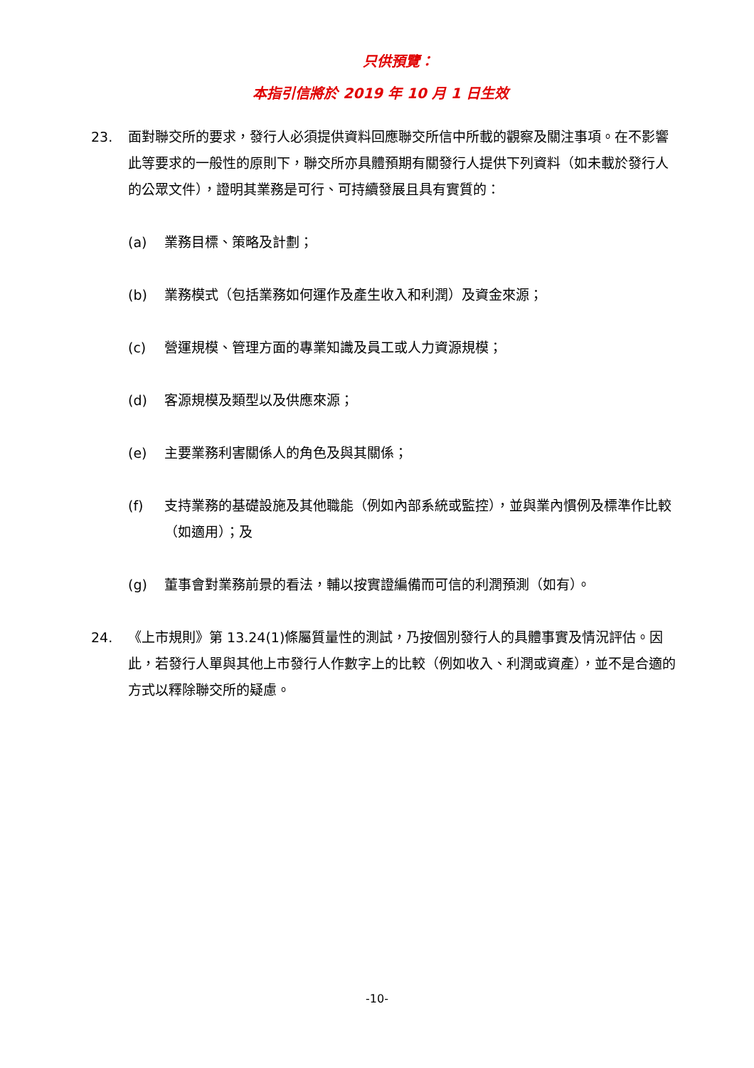只供預覽：
本指引信將於 2019 年 10 月 1 日生效
23. 面對聯交所的要求，發行人必須提供資料回應聯交所信中所載的觀察及關注事項。在不影響此等要求的一般性的原則下，聯交所亦具體預期有關發行人提供下列資料（如未載於發行人的公眾文件），證明其業務是可行、可持續發展且具有實質的：
(a) 業務目標、策略及計劃；
(b) 業務模式（包括業務如何運作及產生收入和利潤）及資金來源；
(c) 營運規模、管理方面的專業知識及員工或人力資源規模；
(d) 客源規模及類型以及供應來源；
(e) 主要業務利害關係人的角色及與其關係；
(f) 支持業務的基礎設施及其他職能（例如內部系統或監控），並與業內慣例及標準作比較（如適用）；及
(g) 董事會對業務前景的看法，輔以按實證編備而可信的利潤預測（如有）。
24. 《上市規則》第 13.24(1)條屬質量性的測試，乃按個別發行人的具體事實及情況評估。因此，若發行人單與其他上市發行人作數字上的比較（例如收入、利潤或資產），並不是合適的方式以釋除聯交所的疑慮。
-10-